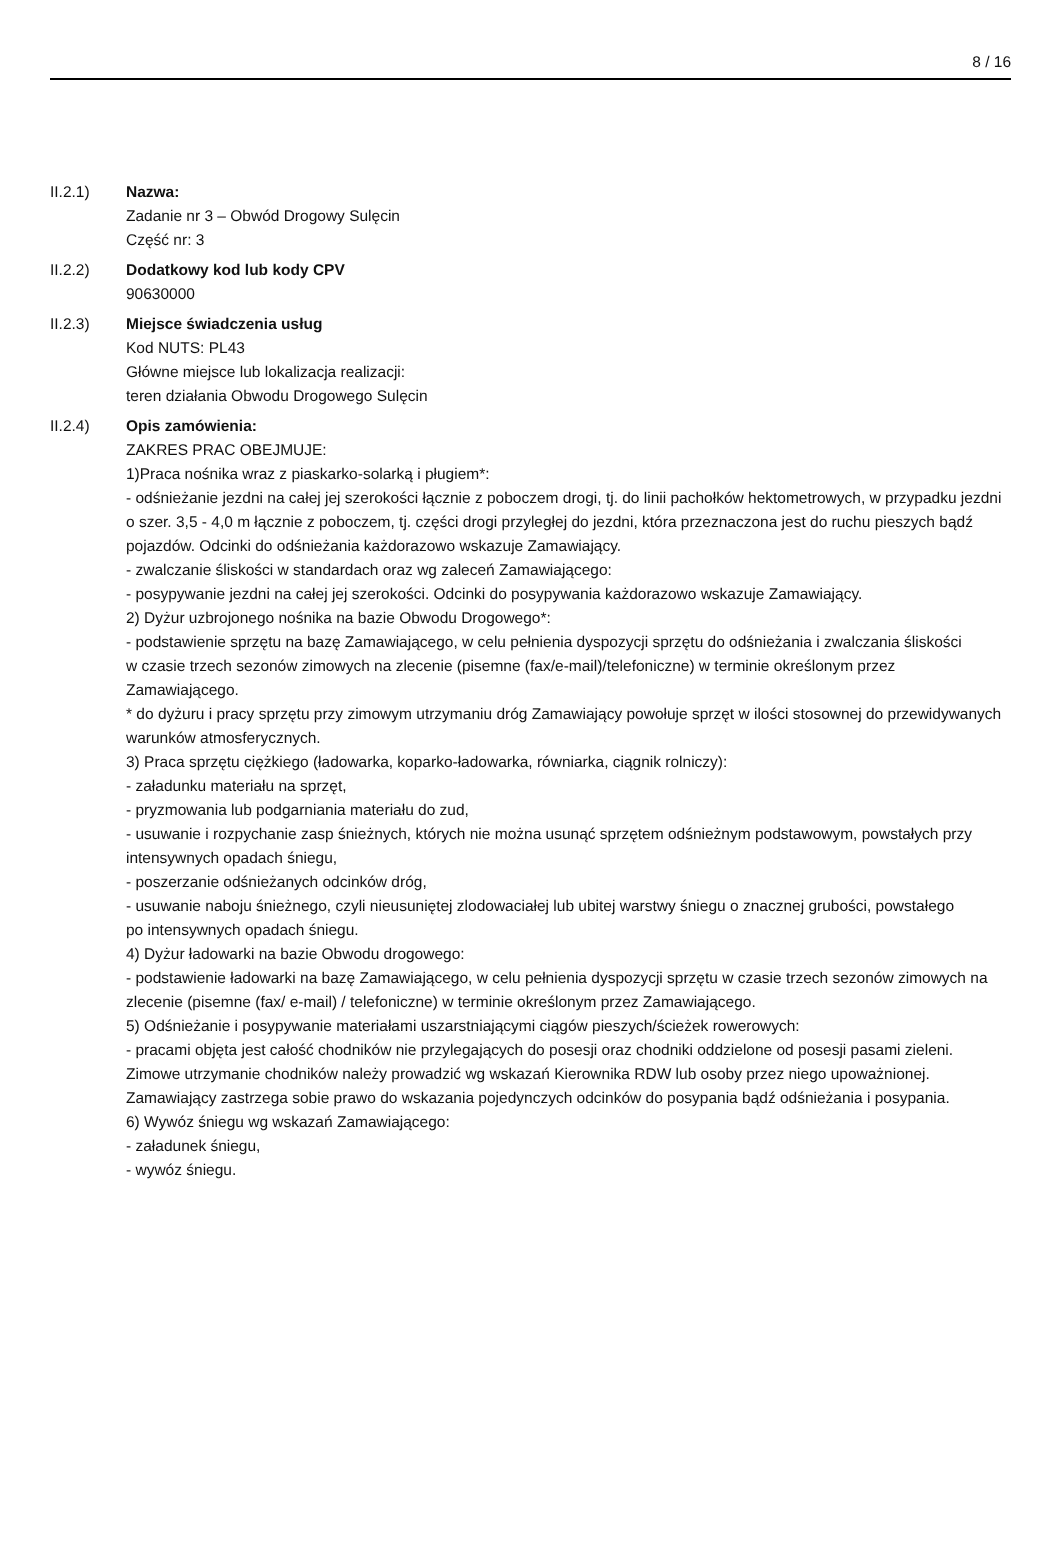8 / 16
II.2.1) Nazwa:
Zadanie nr 3 – Obwód Drogowy Sulęcin
Część nr: 3
II.2.2) Dodatkowy kod lub kody CPV
90630000
II.2.3) Miejsce świadczenia usług
Kod NUTS: PL43
Główne miejsce lub lokalizacja realizacji:
teren działania Obwodu Drogowego Sulęcin
II.2.4) Opis zamówienia:
ZAKRES PRAC OBEJMUJE:
1)Praca nośnika wraz z piaskarko-solarką i pługiem*:
- odśnieżanie jezdni na całej jej szerokości łącznie z poboczem drogi, tj. do linii pachołków hektometrowych, w przypadku jezdni o szer. 3,5 - 4,0 m łącznie z poboczem, tj. części drogi przyległej do jezdni, która przeznaczona jest do ruchu pieszych bądź pojazdów. Odcinki do odśnieżania każdorazowo wskazuje Zamawiający.
- zwalczanie śliskości w standardach oraz wg zaleceń Zamawiającego:
- posypywanie jezdni na całej jej szerokości. Odcinki do posypywania każdorazowo wskazuje Zamawiający.
2) Dyżur uzbrojonego nośnika na bazie Obwodu Drogowego*:
- podstawienie sprzętu na bazę Zamawiającego, w celu pełnienia dyspozycji sprzętu do odśnieżania i zwalczania śliskości
w czasie trzech sezonów zimowych na zlecenie (pisemne (fax/e-mail)/telefoniczne) w terminie określonym przez Zamawiającego.
* do dyżuru i pracy sprzętu przy zimowym utrzymaniu dróg Zamawiający powołuje sprzęt w ilości stosownej do przewidywanych warunków atmosferycznych.
3) Praca sprzętu ciężkiego (ładowarka, koparko-ładowarka, równiarka, ciągnik rolniczy):
- załadunku materiału na sprzęt,
- pryzmowania lub podgarniania materiału do zud,
- usuwanie i rozpychanie zasp śnieżnych, których nie można usunąć sprzętem odśnieżnym podstawowym, powstałych przy intensywnych opadach śniegu,
- poszerzanie odśnieżanych odcinków dróg,
- usuwanie naboju śnieżnego, czyli nieusuniętej zlodowaciałej lub ubitej warstwy śniegu o znacznej grubości, powstałego
po intensywnych opadach śniegu.
4) Dyżur ładowarki na bazie Obwodu drogowego:
- podstawienie ładowarki na bazę Zamawiającego, w celu pełnienia dyspozycji sprzętu w czasie trzech sezonów zimowych na zlecenie (pisemne (fax/ e-mail) / telefoniczne) w terminie określonym przez Zamawiającego.
5) Odśnieżanie i posypywanie materiałami uszarstniającymi ciągów pieszych/ścieżek rowerowych:
- pracami objęta jest całość chodników nie przylegających do posesji oraz chodniki oddzielone od posesji pasami zieleni. Zimowe utrzymanie chodników należy prowadzić wg wskazań Kierownika RDW lub osoby przez niego upoważnionej. Zamawiający zastrzega sobie prawo do wskazania pojedynczych odcinków do posypania bądź odśnieżania i posypania.
6) Wywóz śniegu wg wskazań Zamawiającego:
- załadunek śniegu,
- wywóz śniegu.